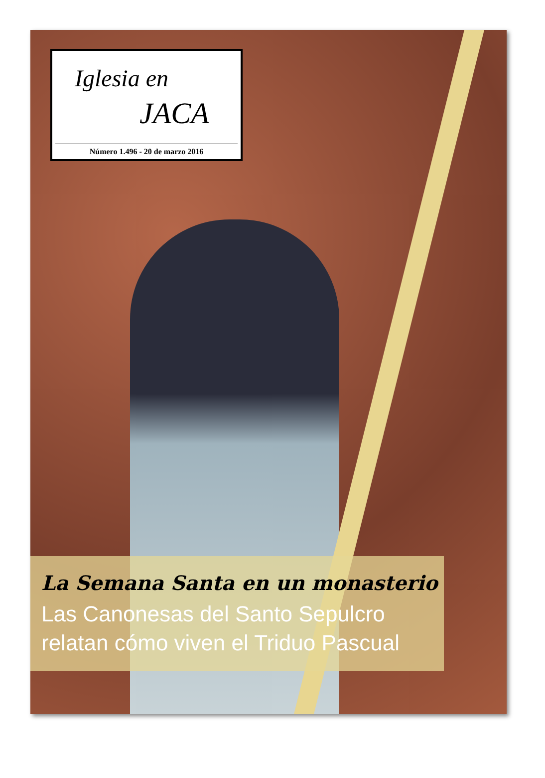Iglesia en
JACA
Número 1.496 - 20 de marzo 2016
La Semana Santa en un monasterio
Las Canonesas del Santo Sepulcro
relatan cómo viven el Triduo Pascual